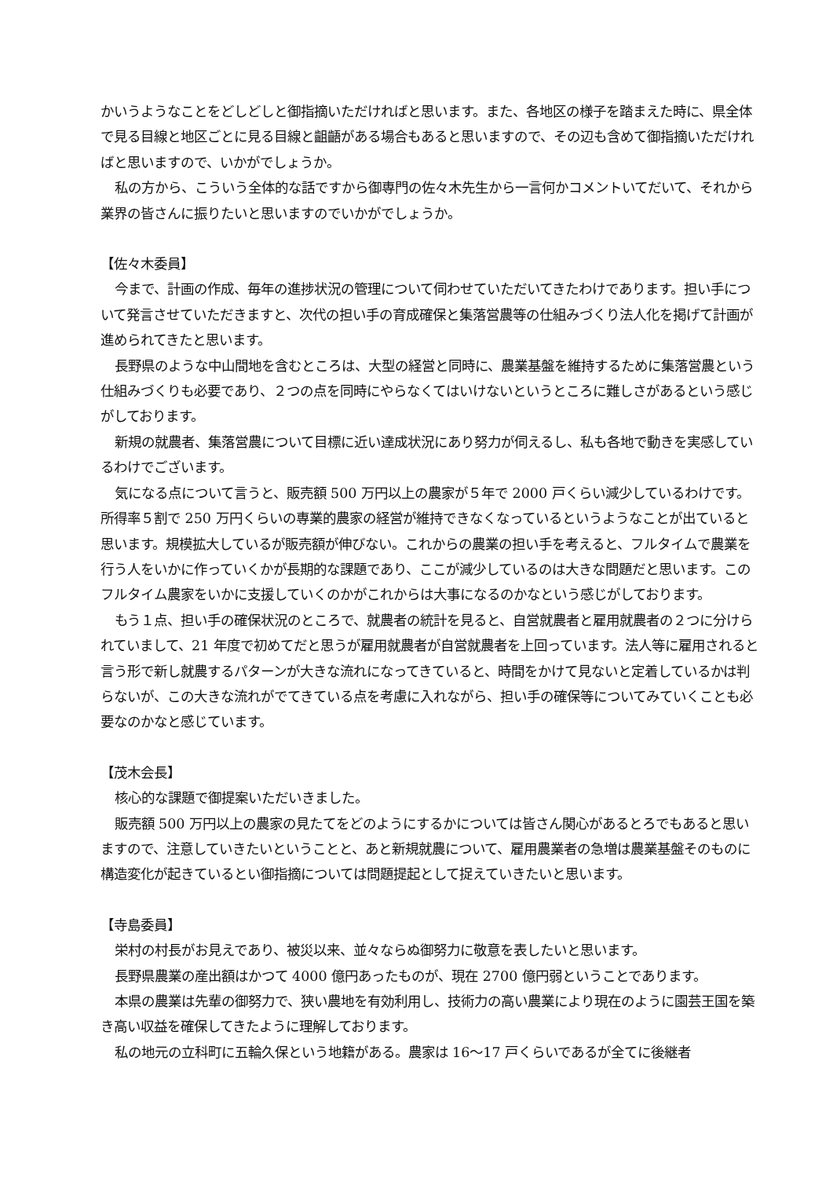かいうようなことをどしどしと御指摘いただければと思います。また、各地区の様子を踏まえた時に、県全体で見る目線と地区ごとに見る目線と齟齬がある場合もあると思いますので、その辺も含めて御指摘いただければと思いますので、いかがでしょうか。
私の方から、こういう全体的な話ですから御専門の佐々木先生から一言何かコメントいてだいて、それから業界の皆さんに振りたいと思いますのでいかがでしょうか。
【佐々木委員】
今まで、計画の作成、毎年の進捗状況の管理について伺わせていただいてきたわけであります。担い手について発言させていただきますと、次代の担い手の育成確保と集落営農等の仕組みづくり法人化を掲げて計画が進められてきたと思います。
長野県のような中山間地を含むところは、大型の経営と同時に、農業基盤を維持するために集落営農という仕組みづくりも必要であり、２つの点を同時にやらなくてはいけないというところに難しさがあるという感じがしております。
新規の就農者、集落営農について目標に近い達成状況にあり努力が伺えるし、私も各地で動きを実感しているわけでございます。
気になる点について言うと、販売額 500 万円以上の農家が５年で 2000 戸くらい減少しているわけです。所得率５割で 250 万円くらいの専業的農家の経営が維持できなくなっているというようなことが出ていると思います。規模拡大しているが販売額が伸びない。これからの農業の担い手を考えると、フルタイムで農業を行う人をいかに作っていくかが長期的な課題であり、ここが減少しているのは大きな問題だと思います。このフルタイム農家をいかに支援していくのかがこれからは大事になるのかなという感じがしております。
もう１点、担い手の確保状況のところで、就農者の統計を見ると、自営就農者と雇用就農者の２つに分けられていまして、21 年度で初めてだと思うが雇用就農者が自営就農者を上回っています。法人等に雇用されると言う形で新し就農するパターンが大きな流れになってきていると、時間をかけて見ないと定着しているかは判らないが、この大きな流れがでてきている点を考慮に入れながら、担い手の確保等についてみていくことも必要なのかなと感じています。
【茂木会長】
核心的な課題で御提案いただいきました。
販売額 500 万円以上の農家の見たてをどのようにするかについては皆さん関心があるとろでもあると思いますので、注意していきたいということと、あと新規就農について、雇用農業者の急増は農業基盤そのものに構造変化が起きているとい御指摘については問題提起として捉えていきたいと思います。
【寺島委員】
栄村の村長がお見えであり、被災以来、並々ならぬ御努力に敬意を表したいと思います。
長野県農業の産出額はかつて 4000 億円あったものが、現在 2700 億円弱ということであります。
本県の農業は先輩の御努力で、狭い農地を有効利用し、技術力の高い農業により現在のように園芸王国を築き高い収益を確保してきたように理解しております。
私の地元の立科町に五輪久保という地籍がある。農家は 16～17 戸くらいであるが全てに後継者